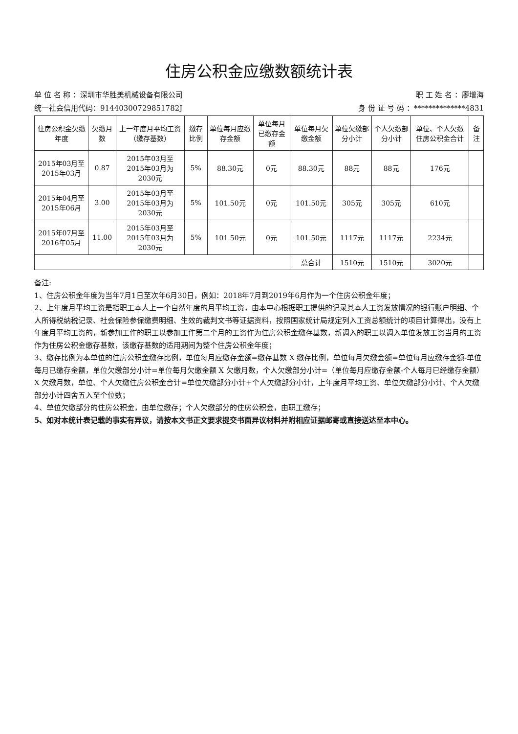住房公积金应缴数额统计表
单 位 名 称 ：深圳市华胜美机械设备有限公司 职 工 姓 名 ：廖增海
统一社会信用代码：91440300729851782J 身 份 证 号 码 ：**************4831
| 住房公积金欠缴年度 | 欠缴月数 | 上一年度月平均工资（缴存基数） | 缴存比例 | 单位每月应缴存金额 | 单位每月已缴存金额 | 单位每月欠缴金额 | 单位欠缴部分小计 | 个人欠缴部分小计 | 单位、个人欠缴住房公积金合计 | 备注 |
| --- | --- | --- | --- | --- | --- | --- | --- | --- | --- | --- |
| 2015年03月至2015年03月 | 0.87 | 2015年03月至2015年03月为2030元 | 5% | 88.30元 | 0元 | 88.30元 | 88元 | 88元 | 176元 | |
| 2015年04月至2015年06月 | 3.00 | 2015年03月至2015年03月为2030元 | 5% | 101.50元 | 0元 | 101.50元 | 305元 | 305元 | 610元 | |
| 2015年07月至2016年05月 | 11.00 | 2015年03月至2015年03月为2030元 | 5% | 101.50元 | 0元 | 101.50元 | 1117元 | 1117元 | 2234元 | |
| | | | | | | 总合计 | 1510元 | 1510元 | 3020元 | |
备注:
1、住房公积金年度为当年7月1日至次年6月30日，例如：2018年7月到2019年6月作为一个住房公积金年度；
2、上年度月平均工资是指职工本人上一个自然年度的月平均工资，由本中心根据职工提供的记录其本人工资发放情况的银行账户明细、个人所得税纳税记录、社会保险参保缴费明细、生效的裁判文书等证据资料，按照国家统计局规定列入工资总额统计的项目计算得出，没有上年度月平均工资的，新参加工作的职工以参加工作第二个月的工资作为住房公积金缴存基数，新调入的职工以调入单位发放工资当月的工资作为住房公积金缴存基数，该缴存基数的适用期间为整个住房公积金年度；
3、缴存比例为本单位的住房公积金缴存比例，单位每月应缴存金额=缴存基数 X 缴存比例，单位每月欠缴金额=单位每月应缴存金额-单位每月已缴存金额，单位欠缴部分小计=单位每月欠缴金额 X 欠缴月数，个人欠缴部分小计=（单位每月应缴存金额-个人每月已经缴存金额）X 欠缴月数，单位、个人欠缴住房公积金合计=单位欠缴部分小计+个人欠缴部分小计，上年度月平均工资、单位欠缴部分小计、个人欠缴部分小计四舍五入至个位数；
4、单位欠缴部分的住房公积金，由单位缴存；个人欠缴部分的住房公积金，由职工缴存；
5、如对本统计表记载的事实有异议，请按本文书正文要求提交书面异议材料并附相应证据邮寄或直接送达至本中心。